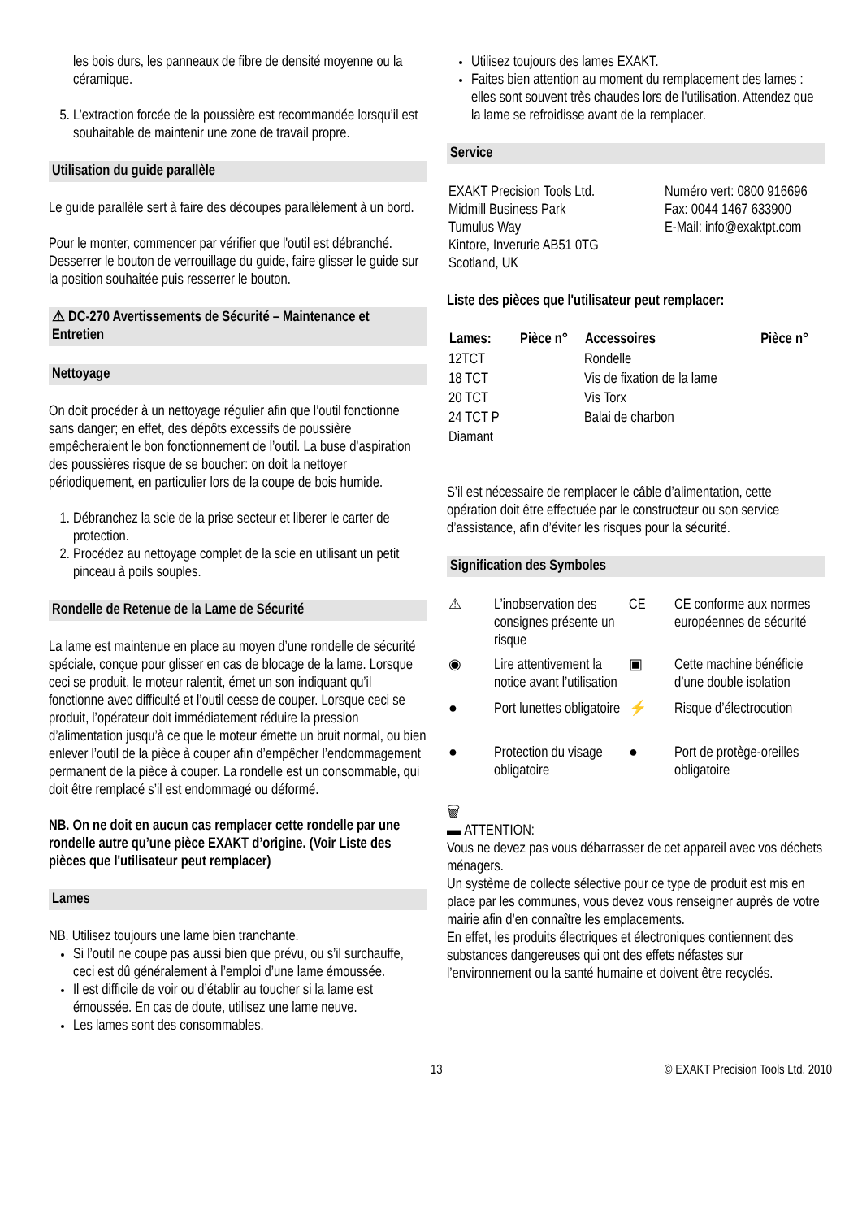les bois durs, les panneaux de fibre de densité moyenne ou la céramique.
5. L’extraction forcée de la poussière est recommandée lorsqu’il est souhaitable de maintenir une zone de travail propre.
Utilisation du guide parallèle
Le guide parallèle sert à faire des découpes parallèlement à un bord.
Pour le monter, commencer par vérifier que l'outil est débranché. Desserrer le bouton de verrouillage du guide, faire glisser le guide sur la position souhaitée puis resserrer le bouton.
⚠ DC-270 Avertissements de Sécurité – Maintenance et Entretien
Nettoyage
On doit procéder à un nettoyage régulier afin que l’outil fonctionne sans danger; en effet, des dépôts excessifs de poussière empêcheraient le bon fonctionnement de l’outil. La buse d’aspiration des poussières risque de se boucher: on doit la nettoyer périodiquement, en particulier lors de la coupe de bois humide.
1. Débranchez la scie de la prise secteur et liberer le carter de protection.
2. Procédez au nettoyage complet de la scie en utilisant un petit pinceau à poils souples.
Rondelle de Retenue de la Lame de Sécurité
La lame est maintenue en place au moyen d’une rondelle de sécurité spéciale, conçue pour glisser en cas de blocage de la lame. Lorsque ceci se produit, le moteur ralentit, émet un son indiquant qu’il fonctionne avec difficulté et l’outil cesse de couper. Lorsque ceci se produit, l’opérateur doit immédiatement réduire la pression d’alimentation jusqu’à ce que le moteur émette un bruit normal, ou bien enlever l’outil de la pièce à couper afin d’empêcher l’endommagement permanent de la pièce à couper. La rondelle est un consommable, qui doit être remplacé s’il est endommagé ou déformé.
NB. On ne doit en aucun cas remplacer cette rondelle par une rondelle autre qu’une pièce EXAKT d’origine. (Voir Liste des pièces que l'utilisateur peut remplacer)
Lames
NB. Utilisez toujours une lame bien tranchante.
Si l’outil ne coupe pas aussi bien que prévu, ou s’il surchauffe, ceci est dû généralement à l’emploi d’une lame émoussée.
Il est difficile de voir ou d’établir au toucher si la lame est émoussée. En cas de doute, utilisez une lame neuve.
Les lames sont des consommables.
Utilisez toujours des lames EXAKT.
Faites bien attention au moment du remplacement des lames : elles sont souvent très chaudes lors de l'utilisation. Attendez que la lame se refroidisse avant de la remplacer.
Service
| EXAKT Precision Tools Ltd. Midmill Business Park Tumulus Way Kintore, Inverurie AB51 0TG Scotland, UK | Numéro vert: 0800 916696 Fax: 0044 1467 633900 E-Mail: info@exaktpt.com |
Liste des pièces que l'utilisateur peut remplacer:
| Lames: | Pièce n° | Accessoires | Pièce n° |
| --- | --- | --- | --- |
| 12TCT | | Rondelle | |
| 18 TCT | | Vis de fixation de la lame | |
| 20 TCT | | Vis Torx | |
| 24 TCT P | | Balai de charbon | |
| Diamant | | | |
S’il est nécessaire de remplacer le câble d’alimentation, cette opération doit être effectuée par le constructeur ou son service d’assistance, afin d’éviter les risques pour la sécurité.
Signification des Symboles
| ⚠ | L’inobservation des consignes présente un risque | CE | CE conforme aux normes européennes de sécurité |
| ◉ | Lire attentivement la notice avant l’utilisation | ▣ | Cette machine bénéficie d’une double isolation |
| ● | Port lunettes obligatoire | ⚡ | Risque d’électrocution |
| ● | Protection du visage obligatoire | ● | Port de protège-oreilles obligatoire |
🗑
▬ ATTENTION:
Vous ne devez pas vous débarrasser de cet appareil avec vos déchets ménagers.
Un système de collecte sélective pour ce type de produit est mis en place par les communes, vous devez vous renseigner auprès de votre mairie afin d’en connaître les emplacements.
En effet, les produits électriques et électroniques contiennent des substances dangereuses qui ont des effets néfastes sur l’environnement ou la santé humaine et doivent être recyclés.
13 © EXAKT Precision Tools Ltd. 2010